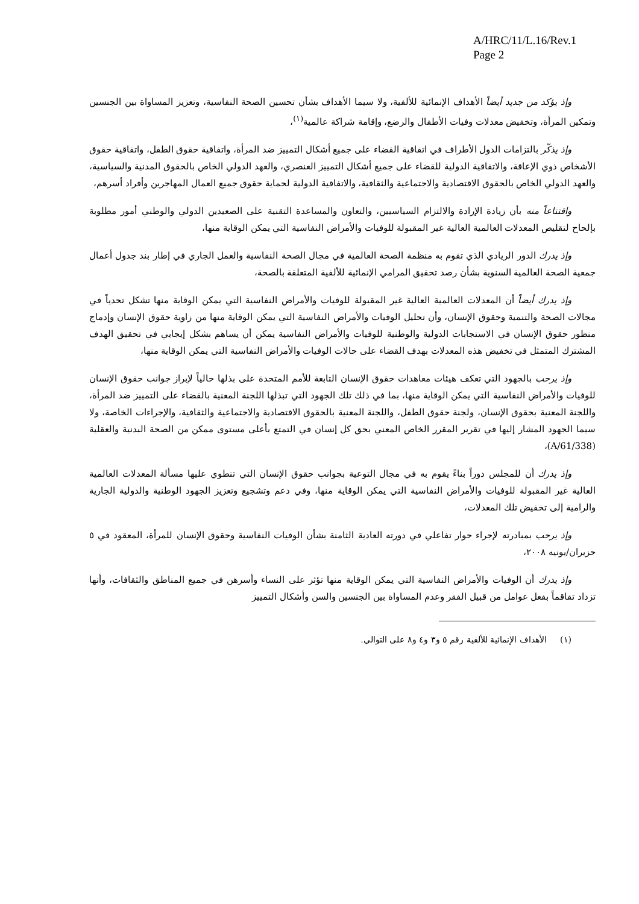A/HRC/11/L.16/Rev.1
Page 2
وإذ يؤكد من جديد أيضاً الأهداف الإنمائية للألفية، ولا سيما الأهداف بشأن تحسين الصحة النفاسية، وتعزيز المساواة بين الجنسين وتمكين المرأة، وتخفيض معدلات وفيات الأطفال والرضع، وإقامة شراكة عالمية<sup>(١)</sup>،
وإذ يذكّر بالتزامات الدول الأطراف في اتفاقية القضاء على جميع أشكال التمييز ضد المرأة، واتفاقية حقوق الطفل، واتفاقية حقوق الأشخاص ذوي الإعاقة، والاتفاقية الدولية للقضاء على جميع أشكال التمييز العنصري، والعهد الدولي الخاص بالحقوق المدنية والسياسية، والعهد الدولي الخاص بالحقوق الاقتصادية والاجتماعية والثقافية، والاتفاقية الدولية لحماية حقوق جميع العمال المهاجرين وأفراد أسرهم،
واقتناعاً منه بأن زيادة الإرادة والالتزام السياسيين، والتعاون والمساعدة التقنية على الصعيدين الدولي والوطني أمور مطلوبة بإلحاح لتقليص المعدلات العالمية العالية غير المقبولة للوفيات والأمراض النفاسية التي يمكن الوقاية منها،
وإذ يدرك الدور الريادي الذي تقوم به منظمة الصحة العالمية في مجال الصحة النفاسية والعمل الجاري في إطار بند جدول أعمال جمعية الصحة العالمية السنوية بشأن رصد تحقيق المرامي الإنمائية للألفية المتعلقة بالصحة،
وإذ يدرك أيضاً أن المعدلات العالمية العالية غير المقبولة للوفيات والأمراض النفاسية التي يمكن الوقاية منها تشكل تحدياً في مجالات الصحة والتنمية وحقوق الإنسان، وأن تحليل الوفيات والأمراض النفاسية التي يمكن الوقاية منها من زاوية حقوق الإنسان وإدماج منظور حقوق الإنسان في الاستجابات الدولية والوطنية للوفيات والأمراض النفاسية يمكن أن يساهم بشكل إيجابي في تحقيق الهدف المشترك المتمثل في تخفيض هذه المعدلات بهدف القضاء على حالات الوفيات والأمراض النفاسية التي يمكن الوقاية منها،
وإذ يرحب بالجهود التي تعكف هيئات معاهدات حقوق الإنسان التابعة للأمم المتحدة على بذلها حالياً لإبراز جوانب حقوق الإنسان للوفيات والأمراض النفاسية التي يمكن الوقاية منها، بما في ذلك تلك الجهود التي تبذلها اللجنة المعنية بالقضاء على التمييز ضد المرأة، واللجنة المعنية بحقوق الإنسان، ولجنة حقوق الطفل، واللجنة المعنية بالحقوق الاقتصادية والاجتماعية والثقافية، والإجراءات الخاصة، ولا سيما الجهود المشار إليها في تقرير المقرر الخاص المعني بحق كل إنسان في التمتع بأعلى مستوى ممكن من الصحة البدنية والعقلية (A/61/338)،
وإذ يدرك أن للمجلس دوراً بناءً يقوم به في مجال التوعية بجوانب حقوق الإنسان التي تنطوي عليها مسألة المعدلات العالمية العالية غير المقبولة للوفيات والأمراض النفاسية التي يمكن الوقاية منها، وفي دعم وتشجيع وتعزيز الجهود الوطنية والدولية الجارية والرامية إلى تخفيض تلك المعدلات،
وإذ يرحب بمبادرته لإجراء حوار تفاعلي في دورته العادية الثامنة بشأن الوفيات النفاسية وحقوق الإنسان للمرأة، المعقود في ٥ حزيران/يونيه ٢٠٠٨،
وإذ يدرك أن الوفيات والأمراض النفاسية التي يمكن الوقاية منها تؤثر على النساء وأسرهن في جميع المناطق والثقافات، وأنها تزداد تفاقماً بفعل عوامل من قبيل الفقر وعدم المساواة بين الجنسين والسن وأشكال التمييز
(١) الأهداف الإنمائية للألفية رقم ٥ و٣ و٤ و٨ على التوالي.